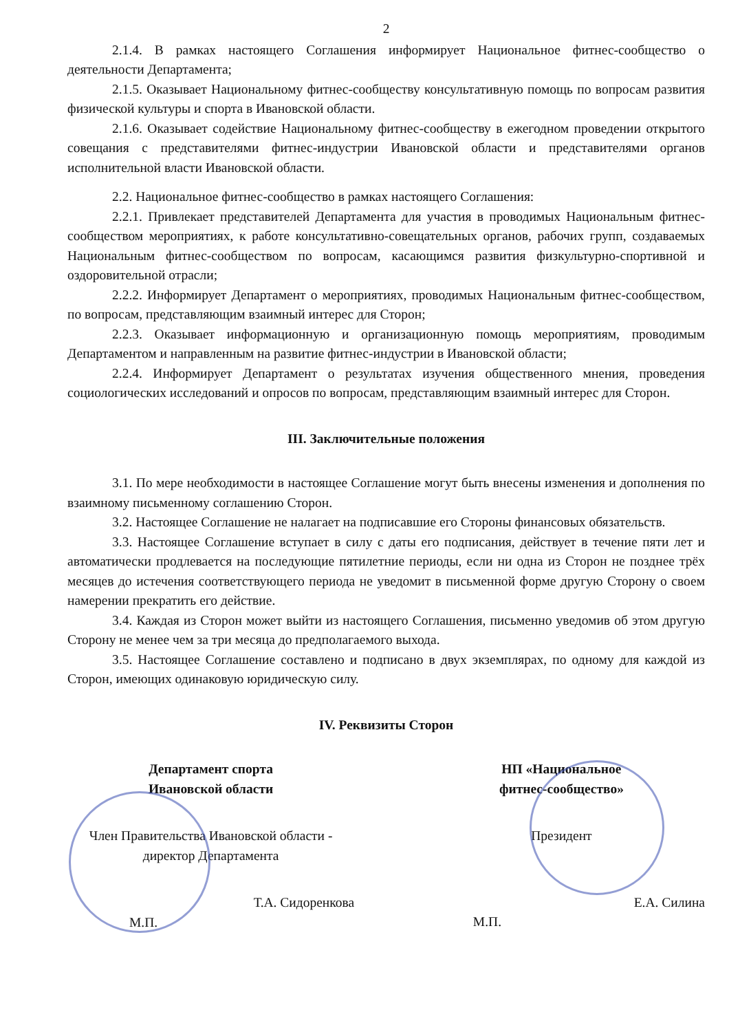2
2.1.4. В рамках настоящего Соглашения информирует Национальное фитнес-сообщество о деятельности Департамента;
2.1.5. Оказывает Национальному фитнес-сообществу консультативную помощь по вопросам развития физической культуры и спорта в Ивановской области.
2.1.6. Оказывает содействие Национальному фитнес-сообществу в ежегодном проведении открытого совещания с представителями фитнес-индустрии Ивановской области и представителями органов исполнительной власти Ивановской области.
2.2. Национальное фитнес-сообщество в рамках настоящего Соглашения:
2.2.1. Привлекает представителей Департамента для участия в проводимых Национальным фитнес-сообществом мероприятиях, к работе консультативно-совещательных органов, рабочих групп, создаваемых Национальным фитнес-сообществом по вопросам, касающимся развития физкультурно-спортивной и оздоровительной отрасли;
2.2.2. Информирует Департамент о мероприятиях, проводимых Национальным фитнес-сообществом, по вопросам, представляющим взаимный интерес для Сторон;
2.2.3. Оказывает информационную и организационную помощь мероприятиям, проводимым Департаментом и направленным на развитие фитнес-индустрии в Ивановской области;
2.2.4. Информирует Департамент о результатах изучения общественного мнения, проведения социологических исследований и опросов по вопросам, представляющим взаимный интерес для Сторон.
III. Заключительные положения
3.1. По мере необходимости в настоящее Соглашение могут быть внесены изменения и дополнения по взаимному письменному соглашению Сторон.
3.2. Настоящее Соглашение не налагает на подписавшие его Стороны финансовых обязательств.
3.3. Настоящее Соглашение вступает в силу с даты его подписания, действует в течение пяти лет и автоматически продлевается на последующие пятилетние периоды, если ни одна из Сторон не позднее трёх месяцев до истечения соответствующего периода не уведомит в письменной форме другую Сторону о своем намерении прекратить его действие.
3.4. Каждая из Сторон может выйти из настоящего Соглашения, письменно уведомив об этом другую Сторону не менее чем за три месяца до предполагаемого выхода.
3.5. Настоящее Соглашение составлено и подписано в двух экземплярах, по одному для каждой из Сторон, имеющих одинаковую юридическую силу.
IV. Реквизиты Сторон
Департамент спорта
Ивановской области
Член Правительства Ивановской области -
директор Департамента
Т.А. Сидоренкова
М.П.
НП «Национальное
фитнес-сообщество»
Президент
Е.А. Силина
М.П.